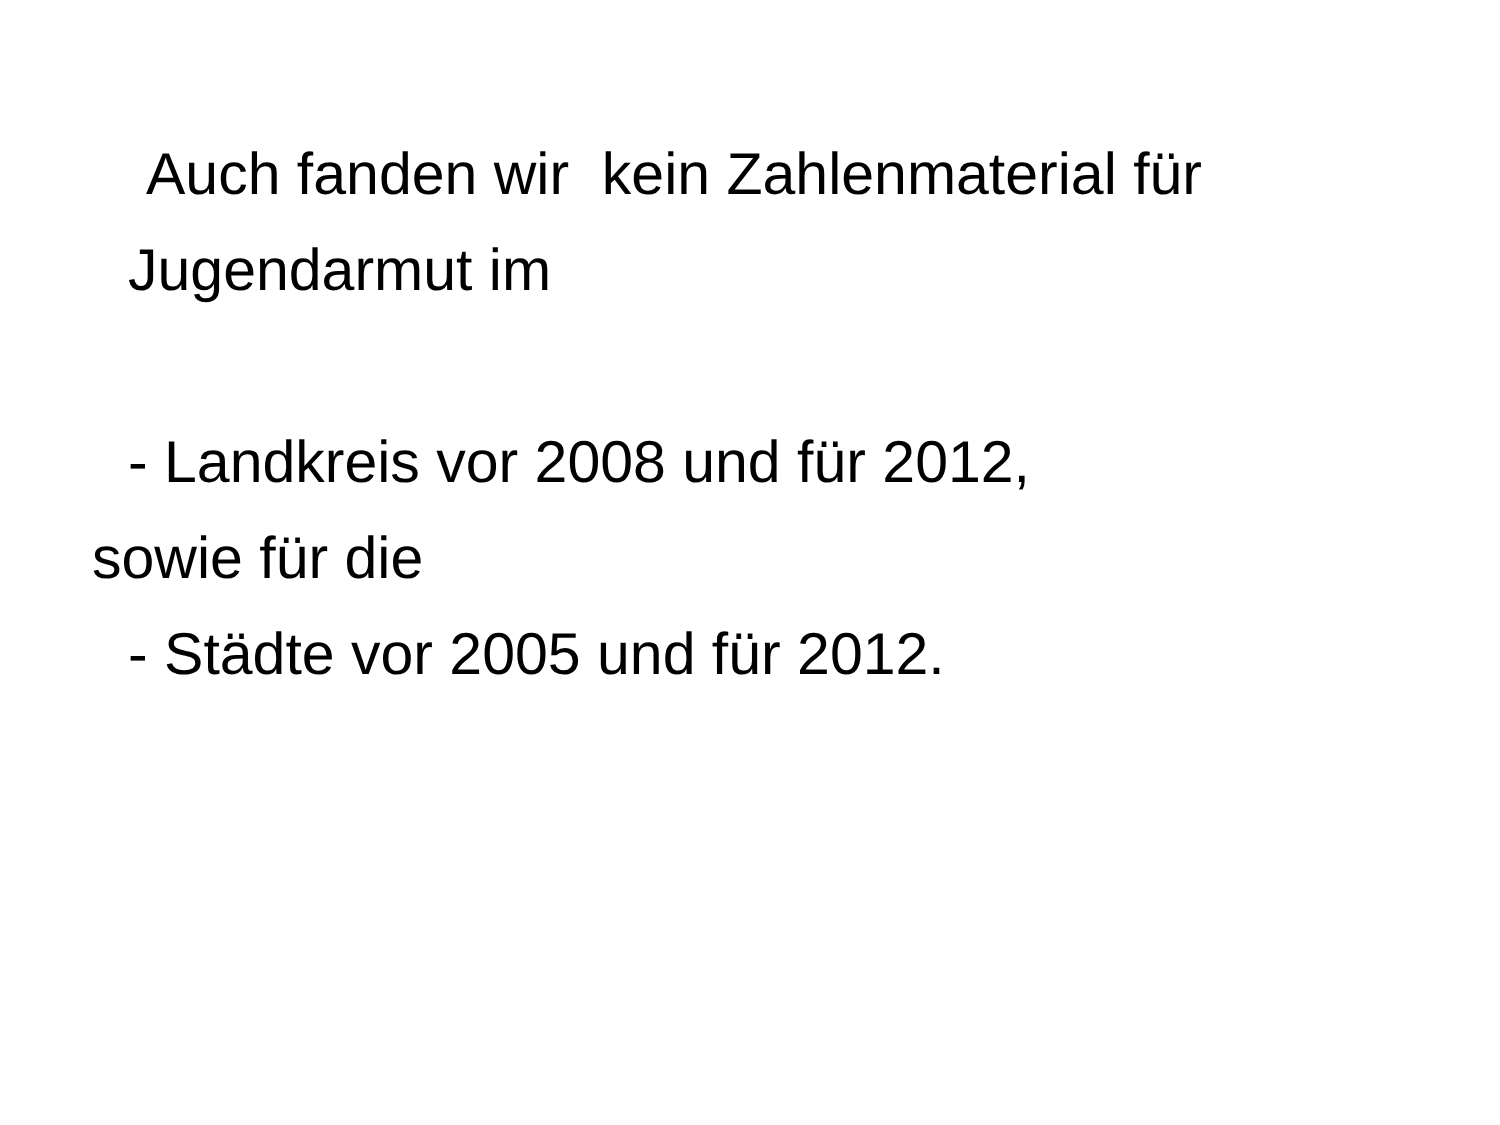Auch fanden wir kein Zahlenmaterial für
Jugendarmut im
- Landkreis vor 2008 und für 2012,
sowie für die
- Städte vor 2005 und für 2012.